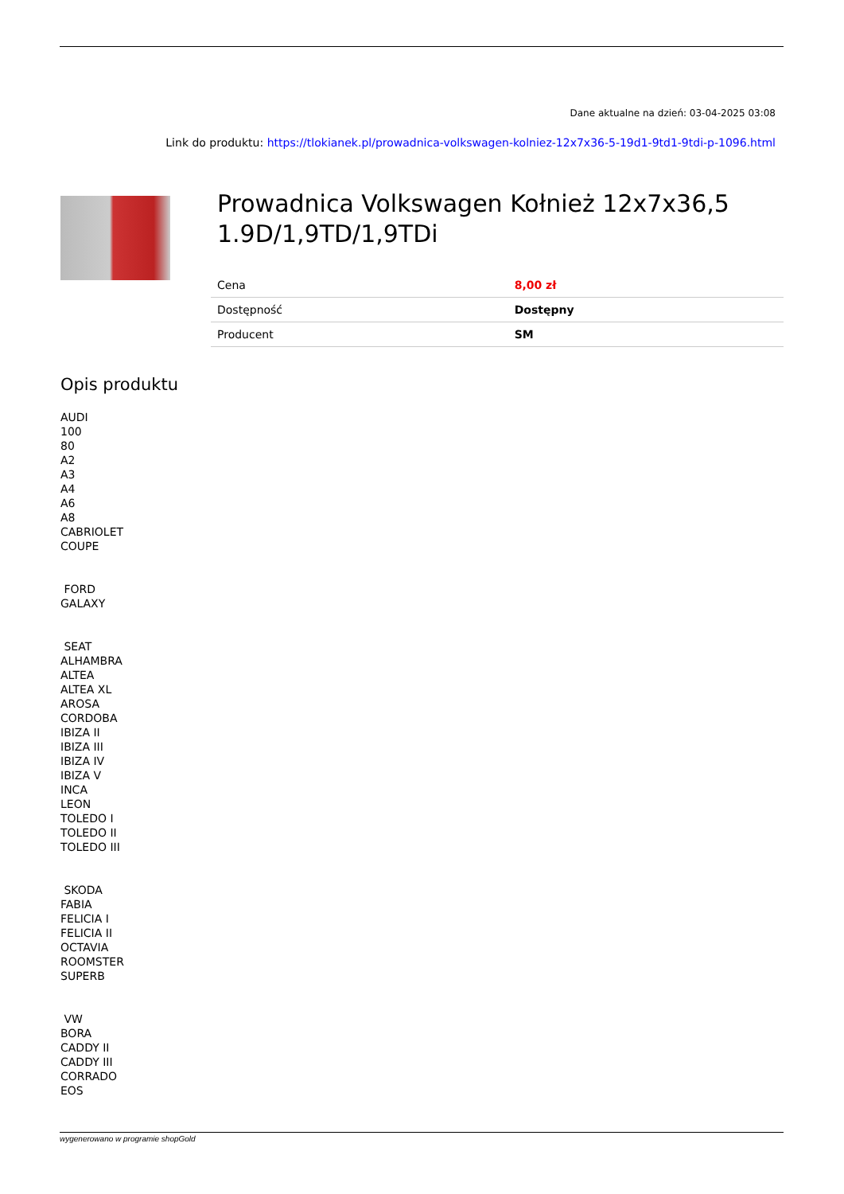Dane aktualne na dzień: 03-04-2025 03:08
Link do produktu: https://tlokianek.pl/prowadnica-volkswagen-kolniez-12x7x36-5-19d1-9td1-9tdi-p-1096.html
Prowadnica Volkswagen Kołnież 12x7x36,5 1.9D/1,9TD/1,9TDi
| Cena | 8,00 zł |
| Dostępność | Dostępny |
| Producent | SM |
Opis produktu
AUDI
100
80
A2
A3
A4
A6
A8
CABRIOLET
COUPE
FORD
GALAXY
SEAT
ALHAMBRA
ALTEA
ALTEA XL
AROSA
CORDOBA
IBIZA II
IBIZA III
IBIZA IV
IBIZA V
INCA
LEON
TOLEDO I
TOLEDO II
TOLEDO III
SKODA
FABIA
FELICIA I
FELICIA II
OCTAVIA
ROOMSTER
SUPERB
VW
BORA
CADDY II
CADDY III
CORRADO
EOS
wygenerowano w programie shopGold